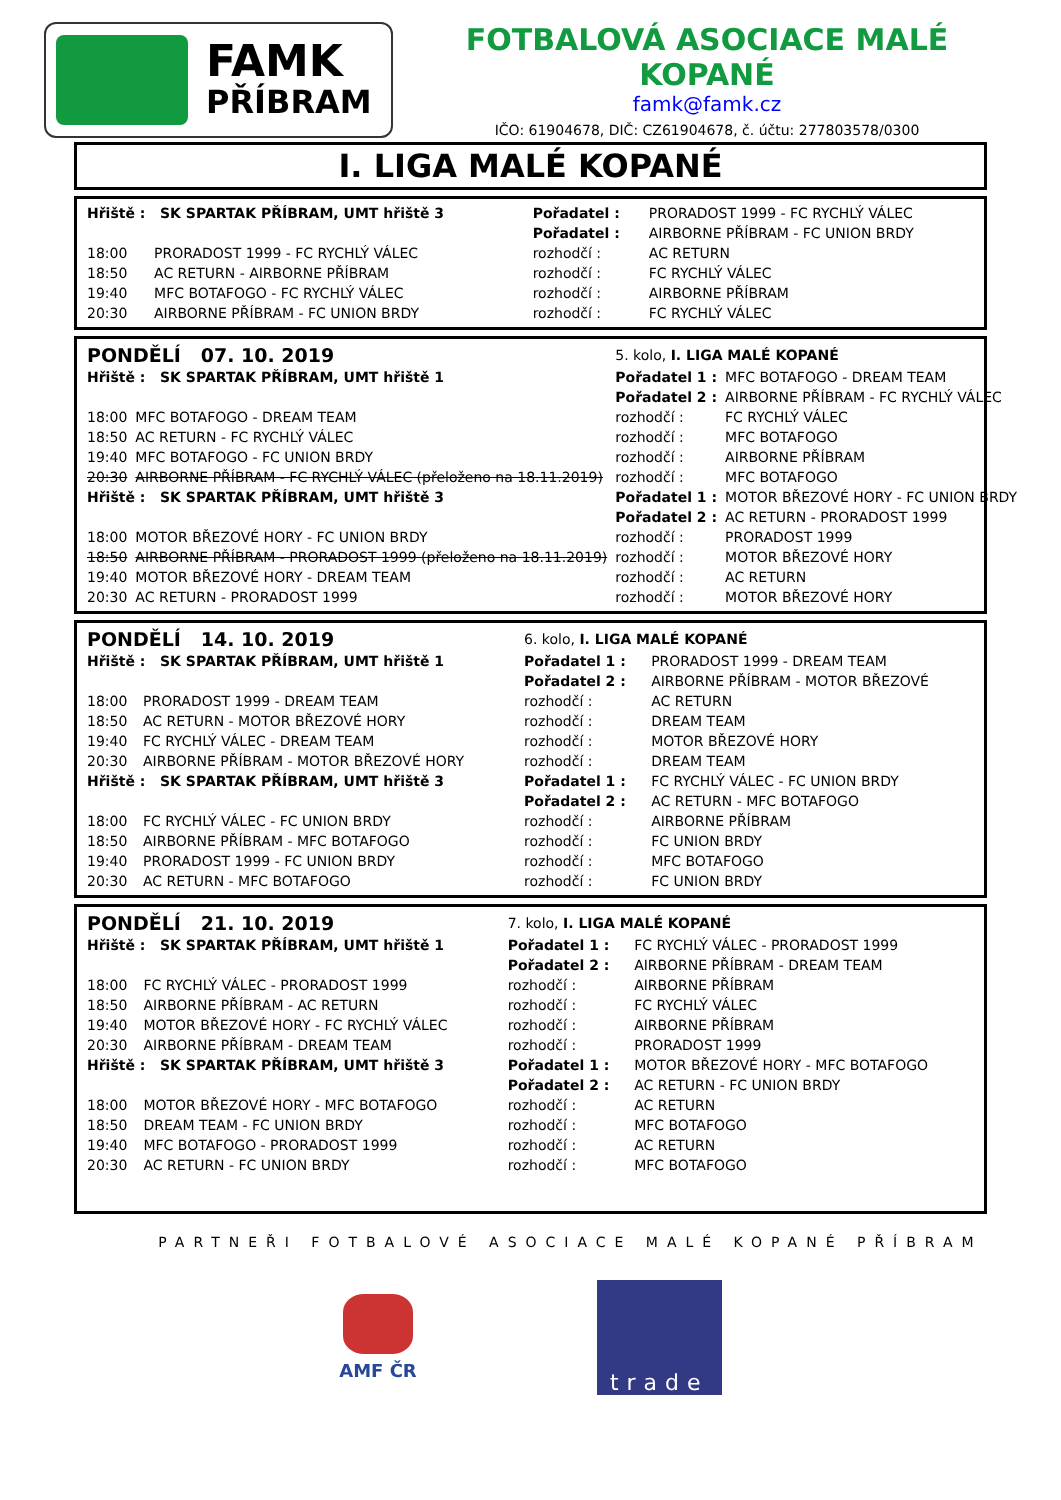FAMK
PŘÍBRAM
FOTBALOVÁ ASOCIACE MALÉ KOPANÉ
famk@famk.cz
IČO: 61904678, DIČ: CZ61904678, č. účtu: 277803578/0300
I. LIGA MALÉ KOPANÉ
| Hřiště : SK SPARTAK PŘÍBRAM, UMT hřiště 3 | | Pořadatel : | PRORADOST 1999 - FC RYCHLÝ VÁLEC |
| | | Pořadatel : | AIRBORNE PŘÍBRAM - FC UNION BRDY |
| 18:00 | PRORADOST 1999 - FC RYCHLÝ VÁLEC | rozhodčí : | AC RETURN |
| 18:50 | AC RETURN - AIRBORNE PŘÍBRAM | rozhodčí : | FC RYCHLÝ VÁLEC |
| 19:40 | MFC BOTAFOGO - FC RYCHLÝ VÁLEC | rozhodčí : | AIRBORNE PŘÍBRAM |
| 20:30 | AIRBORNE PŘÍBRAM - FC UNION BRDY | rozhodčí : | FC RYCHLÝ VÁLEC |
| PONDĚLÍ 07. 10. 2019 | | 5. kolo, I. LIGA MALÉ KOPANÉ | |
| Hřiště : SK SPARTAK PŘÍBRAM, UMT hřiště 1 | | Pořadatel 1 : | MFC BOTAFOGO - DREAM TEAM |
| | | Pořadatel 2 : | AIRBORNE PŘÍBRAM - FC RYCHLÝ VÁLEC |
| 18:00 | MFC BOTAFOGO - DREAM TEAM | rozhodčí : | FC RYCHLÝ VÁLEC |
| 18:50 | AC RETURN - FC RYCHLÝ VÁLEC | rozhodčí : | MFC BOTAFOGO |
| 19:40 | MFC BOTAFOGO - FC UNION BRDY | rozhodčí : | AIRBORNE PŘÍBRAM |
| 20:30 | AIRBORNE PŘÍBRAM - FC RYCHLÝ VÁLEC (přeloženo na 18.11.2019) | rozhodčí : | MFC BOTAFOGO |
| Hřiště : SK SPARTAK PŘÍBRAM, UMT hřiště 3 | | Pořadatel 1 : | MOTOR BŘEZOVÉ HORY - FC UNION BRDY |
| | | Pořadatel 2 : | AC RETURN - PRORADOST 1999 |
| 18:00 | MOTOR BŘEZOVÉ HORY - FC UNION BRDY | rozhodčí : | PRORADOST 1999 |
| 18:50 | AIRBORNE PŘÍBRAM - PRORADOST 1999 (přeloženo na 18.11.2019) | rozhodčí : | MOTOR BŘEZOVÉ HORY |
| 19:40 | MOTOR BŘEZOVÉ HORY - DREAM TEAM | rozhodčí : | AC RETURN |
| 20:30 | AC RETURN - PRORADOST 1999 | rozhodčí : | MOTOR BŘEZOVÉ HORY |
| PONDĚLÍ 14. 10. 2019 | | 6. kolo, I. LIGA MALÉ KOPANÉ | |
| Hřiště : SK SPARTAK PŘÍBRAM, UMT hřiště 1 | | Pořadatel 1 : | PRORADOST 1999 - DREAM TEAM |
| | | Pořadatel 2 : | AIRBORNE PŘÍBRAM - MOTOR BŘEZOVÉ |
| 18:00 | PRORADOST 1999 - DREAM TEAM | rozhodčí : | AC RETURN |
| 18:50 | AC RETURN - MOTOR BŘEZOVÉ HORY | rozhodčí : | DREAM TEAM |
| 19:40 | FC RYCHLÝ VÁLEC - DREAM TEAM | rozhodčí : | MOTOR BŘEZOVÉ HORY |
| 20:30 | AIRBORNE PŘÍBRAM - MOTOR BŘEZOVÉ HORY | rozhodčí : | DREAM TEAM |
| Hřiště : SK SPARTAK PŘÍBRAM, UMT hřiště 3 | | Pořadatel 1 : | FC RYCHLÝ VÁLEC - FC UNION BRDY |
| | | Pořadatel 2 : | AC RETURN - MFC BOTAFOGO |
| 18:00 | FC RYCHLÝ VÁLEC - FC UNION BRDY | rozhodčí : | AIRBORNE PŘÍBRAM |
| 18:50 | AIRBORNE PŘÍBRAM - MFC BOTAFOGO | rozhodčí : | FC UNION BRDY |
| 19:40 | PRORADOST 1999 - FC UNION BRDY | rozhodčí : | MFC BOTAFOGO |
| 20:30 | AC RETURN - MFC BOTAFOGO | rozhodčí : | FC UNION BRDY |
| PONDĚLÍ 21. 10. 2019 | | 7. kolo, I. LIGA MALÉ KOPANÉ | |
| Hřiště : SK SPARTAK PŘÍBRAM, UMT hřiště 1 | | Pořadatel 1 : | FC RYCHLÝ VÁLEC - PRORADOST 1999 |
| | | Pořadatel 2 : | AIRBORNE PŘÍBRAM - DREAM TEAM |
| 18:00 | FC RYCHLÝ VÁLEC - PRORADOST 1999 | rozhodčí : | AIRBORNE PŘÍBRAM |
| 18:50 | AIRBORNE PŘÍBRAM - AC RETURN | rozhodčí : | FC RYCHLÝ VÁLEC |
| 19:40 | MOTOR BŘEZOVÉ HORY - FC RYCHLÝ VÁLEC | rozhodčí : | AIRBORNE PŘÍBRAM |
| 20:30 | AIRBORNE PŘÍBRAM - DREAM TEAM | rozhodčí : | PRORADOST 1999 |
| Hřiště : SK SPARTAK PŘÍBRAM, UMT hřiště 3 | | Pořadatel 1 : | MOTOR BŘEZOVÉ HORY - MFC BOTAFOGO |
| | | Pořadatel 2 : | AC RETURN - FC UNION BRDY |
| 18:00 | MOTOR BŘEZOVÉ HORY - MFC BOTAFOGO | rozhodčí : | AC RETURN |
| 18:50 | DREAM TEAM - FC UNION BRDY | rozhodčí : | MFC BOTAFOGO |
| 19:40 | MFC BOTAFOGO - PRORADOST 1999 | rozhodčí : | AC RETURN |
| 20:30 | AC RETURN - FC UNION BRDY | rozhodčí : | MFC BOTAFOGO |
PARTNEŘI FOTBALOVÉ ASOCIACE MALÉ KOPANÉ PŘÍBRAM
AMF ČR
trade